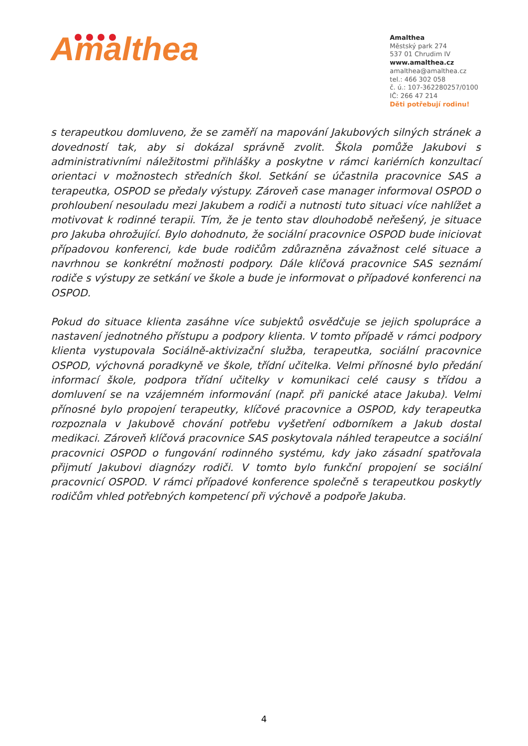Amalthea
Amalthea
Městský park 274
537 01 Chrudim IV
www.amalthea.cz
amalthea@amalthea.cz
tel.: 466 302 058
č. ú.: 107-362280257/0100
IČ: 266 47 214
Děti potřebují rodinu!
s terapeutkou domluveno, že se zaměří na mapování Jakubových silných stránek a dovedností tak, aby si dokázal správně zvolit. Škola pomůže Jakubovi s administrativními náležitostmi přihlášky a poskytne v rámci kariérních konzultací orientaci v možnostech středních škol. Setkání se účastnila pracovnice SAS a terapeutka, OSPOD se předaly výstupy. Zároveň case manager informoval OSPOD o prohloubení nesouladu mezi Jakubem a rodiči a nutnosti tuto situaci více nahlížet a motivovat k rodinné terapii. Tím, že je tento stav dlouhodobě neřešený, je situace pro Jakuba ohrožující. Bylo dohodnuto, že sociální pracovnice OSPOD bude iniciovat případovou konferenci, kde bude rodičům zdůrazněna závažnost celé situace a navrhnou se konkrétní možnosti podpory. Dále klíčová pracovnice SAS seznámí rodiče s výstupy ze setkání ve škole a bude je informovat o případové konferenci na OSPOD.
Pokud do situace klienta zasáhne více subjektů osvědčuje se jejich spolupráce a nastavení jednotného přístupu a podpory klienta. V tomto případě v rámci podpory klienta vystupovala Sociálně-aktivizační služba, terapeutka, sociální pracovnice OSPOD, výchovná poradkyně ve škole, třídní učitelka. Velmi přínosné bylo předání informací škole, podpora třídní učitelky v komunikaci celé causy s třídou a domluvení se na vzájemném informování (např. při panické atace Jakuba). Velmi přínosné bylo propojení terapeutky, klíčové pracovnice a OSPOD, kdy terapeutka rozpoznala v Jakubově chování potřebu vyšetření odborníkem a Jakub dostal medikaci. Zároveň klíčová pracovnice SAS poskytovala náhled terapeutce a sociální pracovnici OSPOD o fungování rodinného systému, kdy jako zásadní spatřovala přijmutí Jakubovi diagnózy rodiči. V tomto bylo funkční propojení se sociální pracovnicí OSPOD. V rámci případové konference společně s terapeutkou poskytly rodičům vhled potřebných kompetencí při výchově a podpoře Jakuba.
4